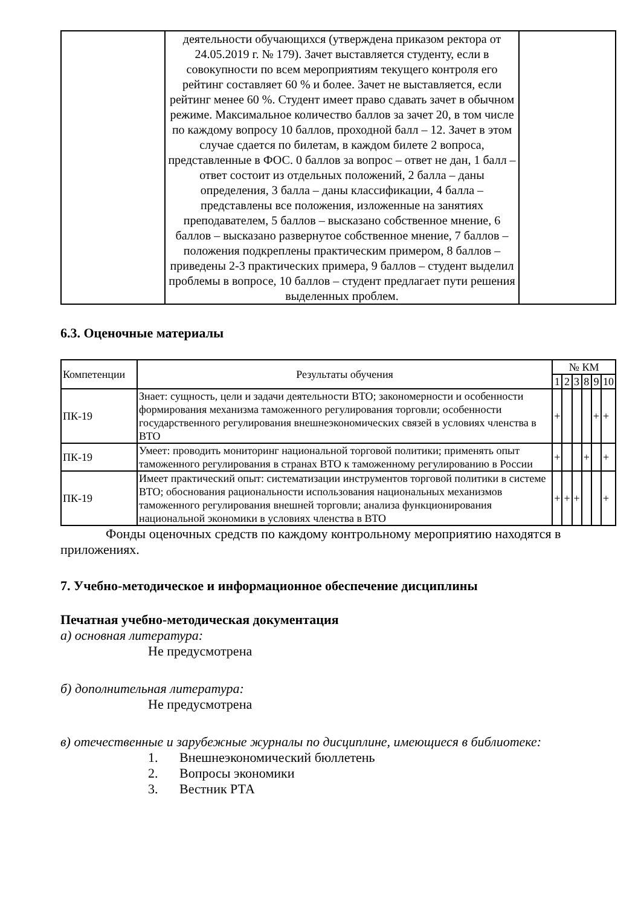| | деятельности обучающихся (утверждена приказом ректора от 24.05.2019 г. № 179). Зачет выставляется студенту, если в совокупности по всем мероприятиям текущего контроля его рейтинг составляет 60 % и более. Зачет не выставляется, если рейтинг менее 60 %. Студент имеет право сдавать зачет в обычном режиме. Максимальное количество баллов за зачет 20, в том числе по каждому вопросу 10 баллов, проходной балл – 12. Зачет в этом случае сдается по билетам, в каждом билете 2 вопроса, представленные в ФОС. 0 баллов за вопрос – ответ не дан, 1 балл – ответ состоит из отдельных положений, 2 балла – даны определения, 3 балла – даны классификации, 4 балла – представлены все положения, изложенные на занятиях преподавателем, 5 баллов – высказано собственное мнение, 6 баллов – высказано развернутое собственное мнение, 7 баллов – положения подкреплены практическим примером, 8 баллов – приведены 2-3 практических примера, 9 баллов – студент выделил проблемы в вопросе, 10 баллов – студент предлагает пути решения выделенных проблем. | |
6.3. Оценочные материалы
| Компетенции | Результаты обучения | № КМ | | | | | |
| --- | --- | --- | --- | --- | --- | --- | --- |
| | | 1 | 2 | 3 | 8 | 9 | 10 |
| ПК-19 | Знает: сущность, цели и задачи деятельности ВТО; закономерности и особенности формирования механизма таможенного регулирования торговли; особенности государственного регулирования внешнеэкономических связей в условиях членства в ВТО | + | | | | + | + |
| ПК-19 | Умеет: проводить мониторинг национальной торговой политики; применять опыт таможенного регулирования в странах ВТО к таможенному регулированию в России | + | | | + | | + |
| ПК-19 | Имеет практический опыт: систематизации инструментов торговой политики в системе ВТО; обоснования рациональности использования национальных механизмов таможенного регулирования внешней торговли; анализа функционирования национальной экономики в условиях членства в ВТО | + | + | + | | | + |
Фонды оценочных средств по каждому контрольному мероприятию находятся в приложениях.
7. Учебно-методическое и информационное обеспечение дисциплины
Печатная учебно-методическая документация
а) основная литература:
Не предусмотрена
б) дополнительная литература:
Не предусмотрена
в) отечественные и зарубежные журналы по дисциплине, имеющиеся в библиотеке:
1. Внешнеэкономический бюллетень
2. Вопросы экономики
3. Вестник РТА